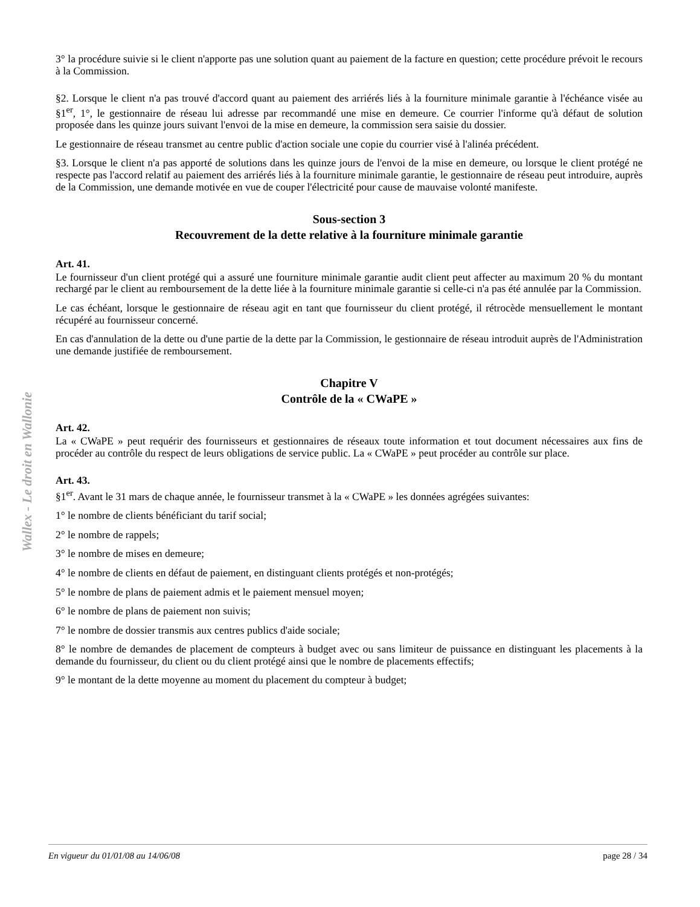Wallex - Le droit en Wallonie
3° la procédure suivie si le client n'apporte pas une solution quant au paiement de la facture en question; cette procédure prévoit le recours à la Commission.
§2. Lorsque le client n'a pas trouvé d'accord quant au paiement des arriérés liés à la fourniture minimale garantie à l'échéance visée au §1<sup>er</sup>, 1°, le gestionnaire de réseau lui adresse par recommandé une mise en demeure. Ce courrier l'informe qu'à défaut de solution proposée dans les quinze jours suivant l'envoi de la mise en demeure, la commission sera saisie du dossier.
Le gestionnaire de réseau transmet au centre public d'action sociale une copie du courrier visé à l'alinéa précédent.
§3. Lorsque le client n'a pas apporté de solutions dans les quinze jours de l'envoi de la mise en demeure, ou lorsque le client protégé ne respecte pas l'accord relatif au paiement des arriérés liés à la fourniture minimale garantie, le gestionnaire de réseau peut introduire, auprès de la Commission, une demande motivée en vue de couper l'électricité pour cause de mauvaise volonté manifeste.
Sous-section 3
Recouvrement de la dette relative à la fourniture minimale garantie
Art. 41.
Le fournisseur d'un client protégé qui a assuré une fourniture minimale garantie audit client peut affecter au maximum 20 % du montant rechargé par le client au remboursement de la dette liée à la fourniture minimale garantie si celle-ci n'a pas été annulée par la Commission.
Le cas échéant, lorsque le gestionnaire de réseau agit en tant que fournisseur du client protégé, il rétrocède mensuellement le montant récupéré au fournisseur concerné.
En cas d'annulation de la dette ou d'une partie de la dette par la Commission, le gestionnaire de réseau introduit auprès de l'Administration une demande justifiée de remboursement.
Chapitre V
Contrôle de la « CWaPE »
Art. 42.
La « CWaPE » peut requérir des fournisseurs et gestionnaires de réseaux toute information et tout document nécessaires aux fins de procéder au contrôle du respect de leurs obligations de service public. La « CWaPE » peut procéder au contrôle sur place.
Art. 43.
§1<sup>er</sup>. Avant le 31 mars de chaque année, le fournisseur transmet à la « CWaPE » les données agrégées suivantes:
1° le nombre de clients bénéficiant du tarif social;
2° le nombre de rappels;
3° le nombre de mises en demeure;
4° le nombre de clients en défaut de paiement, en distinguant clients protégés et non-protégés;
5° le nombre de plans de paiement admis et le paiement mensuel moyen;
6° le nombre de plans de paiement non suivis;
7° le nombre de dossier transmis aux centres publics d'aide sociale;
8° le nombre de demandes de placement de compteurs à budget avec ou sans limiteur de puissance en distinguant les placements à la demande du fournisseur, du client ou du client protégé ainsi que le nombre de placements effectifs;
9° le montant de la dette moyenne au moment du placement du compteur à budget;
En vigueur du 01/01/08 au 14/06/08 page 28 / 34